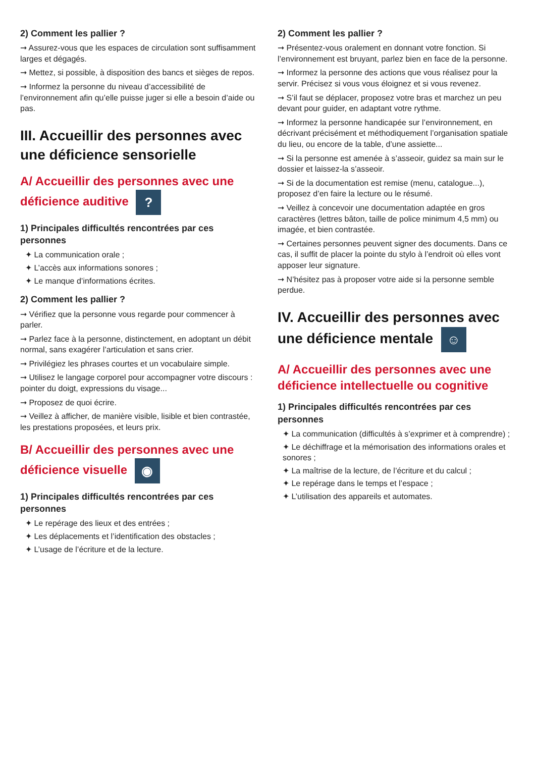2) Comment les pallier ?
➞ Assurez-vous que les espaces de circulation sont suffisamment larges et dégagés.
➞ Mettez, si possible, à disposition des bancs et sièges de repos.
➞ Informez la personne du niveau d’accessibilité de l’environnement afin qu’elle puisse juger si elle a besoin d’aide ou pas.
III. Accueillir des personnes avec une déficience sensorielle
A/ Accueillir des personnes avec une déficience auditive ?
1) Principales difficultés rencontrées par ces personnes
✦ La communication orale ;
✦ L’accès aux informations sonores ;
✦ Le manque d’informations écrites.
2) Comment les pallier ?
➞ Vérifiez que la personne vous regarde pour commencer à parler.
➞ Parlez face à la personne, distinctement, en adoptant un débit normal, sans exagérer l’articulation et sans crier.
➞ Privilégiez les phrases courtes et un vocabulaire simple.
➞ Utilisez le langage corporel pour accompagner votre discours : pointer du doigt, expressions du visage...
➞ Proposez de quoi écrire.
➞ Veillez à afficher, de manière visible, lisible et bien contrastée, les prestations proposées, et leurs prix.
B/ Accueillir des personnes avec une déficience visuelle ◉
1) Principales difficultés rencontrées par ces personnes
✦ Le repérage des lieux et des entrées ;
✦ Les déplacements et l’identification des obstacles ;
✦ L’usage de l’écriture et de la lecture.
2) Comment les pallier ?
➞ Présentez-vous oralement en donnant votre fonction. Si l’environnement est bruyant, parlez bien en face de la personne.
➞ Informez la personne des actions que vous réalisez pour la servir. Précisez si vous vous éloignez et si vous revenez.
➞ S’il faut se déplacer, proposez votre bras et marchez un peu devant pour guider, en adaptant votre rythme.
➞ Informez la personne handicapée sur l’environnement, en décrivant précisément et méthodiquement l’organisation spatiale du lieu, ou encore de la table, d’une assiette...
➞ Si la personne est amenée à s’asseoir, guidez sa main sur le dossier et laissez-la s’asseoir.
➞ Si de la documentation est remise (menu, catalogue...), proposez d’en faire la lecture ou le résumé.
➞ Veillez à concevoir une documentation adaptée en gros caractères (lettres bâton, taille de police minimum 4,5 mm) ou imagée, et bien contrastée.
➞ Certaines personnes peuvent signer des documents. Dans ce cas, il suffit de placer la pointe du stylo à l’endroit où elles vont apposer leur signature.
➞ N’hésitez pas à proposer votre aide si la personne semble perdue.
IV. Accueillir des personnes avec une déficience mentale ☺
A/ Accueillir des personnes avec une déficience intellectuelle ou cognitive
1) Principales difficultés rencontrées par ces personnes
✦ La communication (difficultés à s’exprimer et à comprendre) ;
✦ Le déchiffrage et la mémorisation des informations orales et sonores ;
✦ La maîtrise de la lecture, de l’écriture et du calcul ;
✦ Le repérage dans le temps et l’espace ;
✦ L’utilisation des appareils et automates.